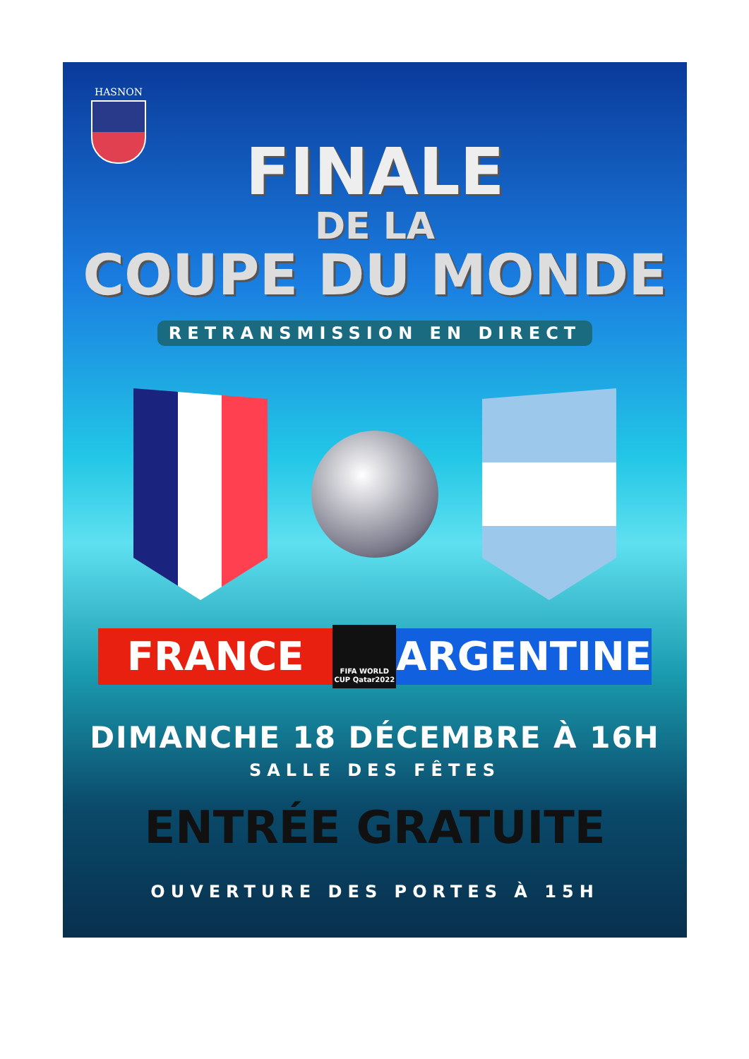HASNON
FINALE
DE LA
COUPE DU MONDE
RETRANSMISSION EN DIRECT
FRANCE
FIFA WORLD CUP Qatar2022
ARGENTINE
DIMANCHE 18 DÉCEMBRE À 16H
SALLE DES FÊTES
ENTRÉE GRATUITE
OUVERTURE DES PORTES À 15H